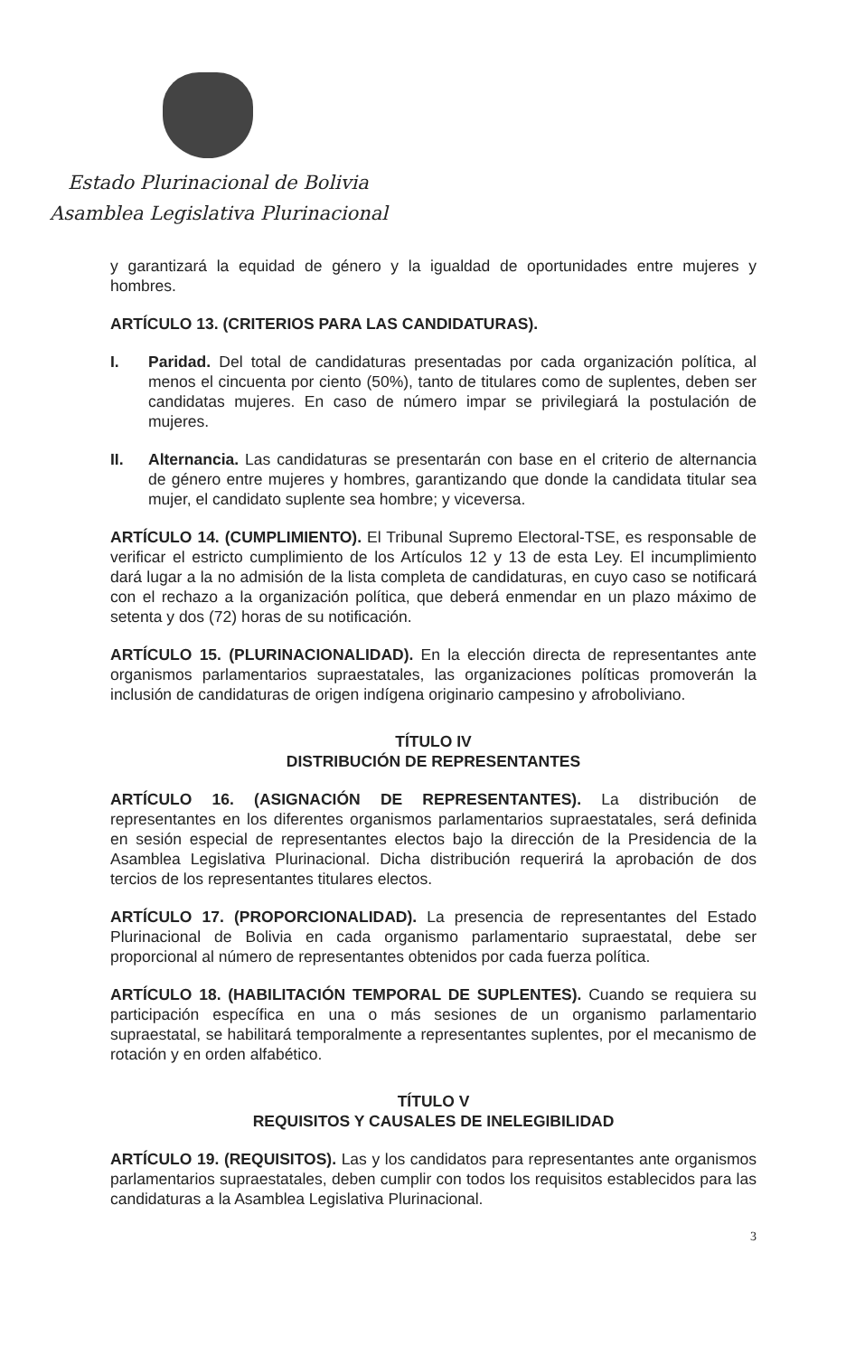Estado Plurinacional de Bolivia
Asamblea Legislativa Plurinacional
y garantizará la equidad de género y la igualdad de oportunidades entre mujeres y hombres.
ARTÍCULO 13. (CRITERIOS PARA LAS CANDIDATURAS).
I. Paridad. Del total de candidaturas presentadas por cada organización política, al menos el cincuenta por ciento (50%), tanto de titulares como de suplentes, deben ser candidatas mujeres. En caso de número impar se privilegiará la postulación de mujeres.
II. Alternancia. Las candidaturas se presentarán con base en el criterio de alternancia de género entre mujeres y hombres, garantizando que donde la candidata titular sea mujer, el candidato suplente sea hombre; y viceversa.
ARTÍCULO 14. (CUMPLIMIENTO). El Tribunal Supremo Electoral-TSE, es responsable de verificar el estricto cumplimiento de los Artículos 12 y 13 de esta Ley. El incumplimiento dará lugar a la no admisión de la lista completa de candidaturas, en cuyo caso se notificará con el rechazo a la organización política, que deberá enmendar en un plazo máximo de setenta y dos (72) horas de su notificación.
ARTÍCULO 15. (PLURINACIONALIDAD). En la elección directa de representantes ante organismos parlamentarios supraestatales, las organizaciones políticas promoverán la inclusión de candidaturas de origen indígena originario campesino y afroboliviano.
TÍTULO IV
DISTRIBUCIÓN DE REPRESENTANTES
ARTÍCULO 16. (ASIGNACIÓN DE REPRESENTANTES). La distribución de representantes en los diferentes organismos parlamentarios supraestatales, será definida en sesión especial de representantes electos bajo la dirección de la Presidencia de la Asamblea Legislativa Plurinacional. Dicha distribución requerirá la aprobación de dos tercios de los representantes titulares electos.
ARTÍCULO 17. (PROPORCIONALIDAD). La presencia de representantes del Estado Plurinacional de Bolivia en cada organismo parlamentario supraestatal, debe ser proporcional al número de representantes obtenidos por cada fuerza política.
ARTÍCULO 18. (HABILITACIÓN TEMPORAL DE SUPLENTES). Cuando se requiera su participación específica en una o más sesiones de un organismo parlamentario supraestatal, se habilitará temporalmente a representantes suplentes, por el mecanismo de rotación y en orden alfabético.
TÍTULO V
REQUISITOS Y CAUSALES DE INELEGIBILIDAD
ARTÍCULO 19. (REQUISITOS). Las y los candidatos para representantes ante organismos parlamentarios supraestatales, deben cumplir con todos los requisitos establecidos para las candidaturas a la Asamblea Legislativa Plurinacional.
3